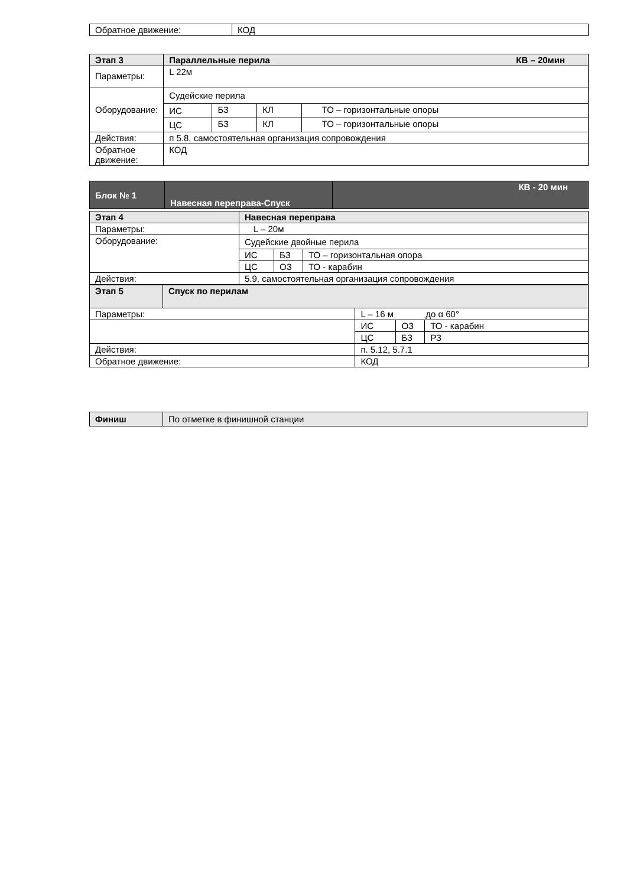| Обратное движение: | КОД |
| Этап 3 | Параллельные перила КВ – 20мин | | | |
| --- | --- | --- | --- | --- |
| Параметры: | L 22м | | | |
| Оборудование: | Судейские перила | | | |
| | ИС | БЗ | КЛ | ТО – горизонтальные опоры |
| | ЦС | БЗ | КЛ | ТО – горизонтальные опоры |
| Действия: | п 5.8, самостоятельная организация сопровождения | | | |
| Обратное движение: | КОД | | | |
| Блок № 1 | Навесная переправа-Спуск | КВ - 20 мин |
| Этап 4 | Навесная переправа | | |
| --- | --- | --- | --- |
| Параметры: | L – 20м | | |
| Оборудование: | Судейские двойные перила | | |
| | ИС | БЗ | ТО – горизонтальная опора |
| | ЦС | ОЗ | ТО - карабин |
| Действия: | 5.9, самостоятельная организация сопровождения | | |
| Этап 5 | Спуск по перилам | | | |
| --- | --- | --- | --- | --- |
| Параметры: | | L – 16 м до α 60° | | |
| | | ИС | ОЗ | ТО - карабин |
| | | ЦС | БЗ | РЗ |
| Действия: | | п. 5.12, 5.7.1 | | |
| Обратное движение: | | КОД | | |
| Финиш | По отметке в финишной станции |